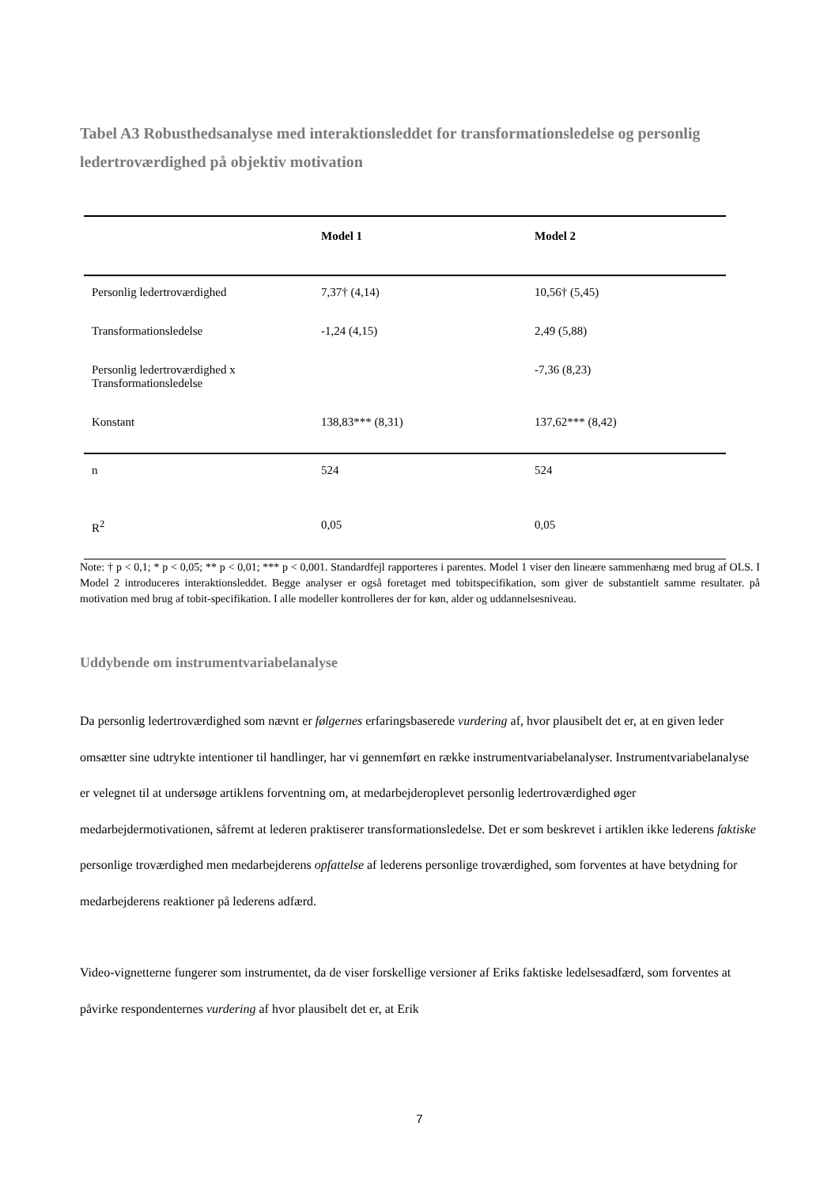Tabel A3 Robusthedsanalyse med interaktionsleddet for transformationsledelse og personlig ledertroværdighed på objektiv motivation
| | Model 1 | Model 2 |
| --- | --- | --- |
| Personlig ledertroværdighed | 7,37† (4,14) | 10,56† (5,45) |
| Transformationsledelse | -1,24 (4,15) | 2,49 (5,88) |
| Personlig ledertroværdighed x Transformationsledelse | | -7,36 (8,23) |
| Konstant | 138,83*** (8,31) | 137,62*** (8,42) |
| n | 524 | 524 |
| R<sup>2</sup> | 0,05 | 0,05 |
Note: † p < 0,1; * p < 0,05; ** p < 0,01; *** p < 0,001. Standardfejl rapporteres i parentes. Model 1 viser den lineære sammenhæng med brug af OLS. I Model 2 introduceres interaktionsleddet. Begge analyser er også foretaget med tobitspecifikation, som giver de substantielt samme resultater. på motivation med brug af tobit-specifikation. I alle modeller kontrolleres der for køn, alder og uddannelsesniveau.
Uddybende om instrumentvariabelanalyse
Da personlig ledertroværdighed som nævnt er følgernes erfaringsbaserede vurdering af, hvor plausibelt det er, at en given leder omsætter sine udtrykte intentioner til handlinger, har vi gennemført en række instrumentvariabelanalyser. Instrumentvariabelanalyse er velegnet til at undersøge artiklens forventning om, at medarbejderoplevet personlig ledertroværdighed øger medarbejdermotivationen, såfremt at lederen praktiserer transformationsledelse. Det er som beskrevet i artiklen ikke lederens faktiske personlige troværdighed men medarbejderens opfattelse af lederens personlige troværdighed, som forventes at have betydning for medarbejderens reaktioner på lederens adfærd.
Video-vignetterne fungerer som instrumentet, da de viser forskellige versioner af Eriks faktiske ledelsesadfærd, som forventes at påvirke respondenternes vurdering af hvor plausibelt det er, at Erik
7